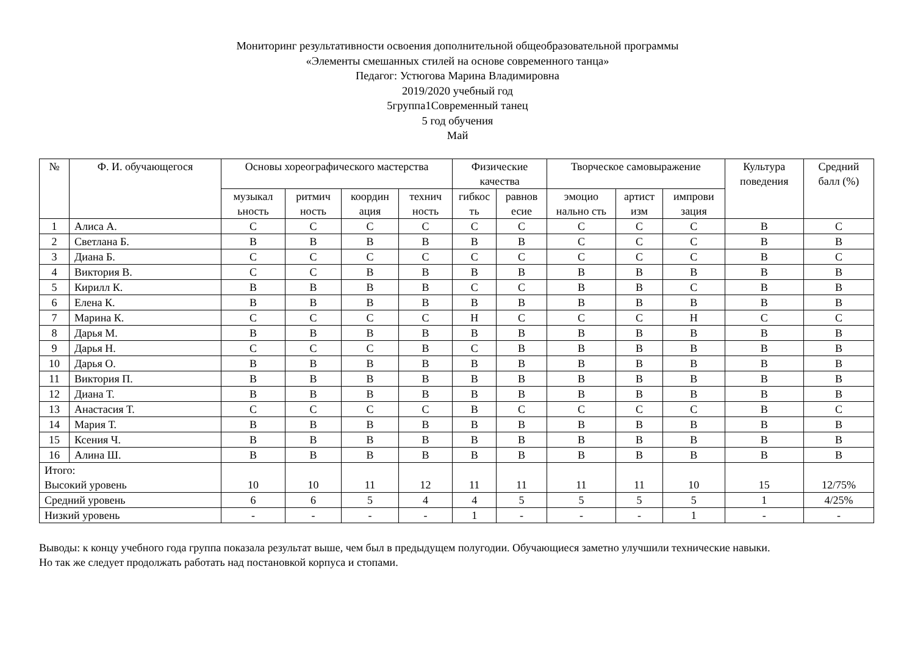Мониторинг результативности освоения дополнительной общеобразовательной программы
«Элементы смешанных стилей на основе современного танца»
Педагог: Устюгова Марина Владимировна
2019/2020 учебный год
5группа1Современный танец
5 год обучения
Май
| № | Ф. И. обучающегося | Основы хореографического мастерства | | | | Физические качества | | Творческое самовыражение | | | Культура поведения | Средний балл (%) |
| --- | --- | --- | --- | --- | --- | --- | --- | --- | --- | --- | --- | --- |
| | | музыкал ьность | ритмич ность | координ ация | технич ность | гибкос ть | равнов есие | эмоцио нально сть | артист изм | импрови зация | | |
| 1 | Алиса А. | С | С | С | С | С | С | С | С | С | В | С |
| 2 | Светлана Б. | В | В | В | В | В | В | С | С | С | В | В |
| 3 | Диана Б. | С | С | С | С | С | С | С | С | С | В | С |
| 4 | Виктория В. | С | С | В | В | В | В | В | В | В | В | В |
| 5 | Кирилл К. | В | В | В | В | С | С | В | В | С | В | В |
| 6 | Елена К. | В | В | В | В | В | В | В | В | В | В | В |
| 7 | Марина К. | С | С | С | С | Н | С | С | С | Н | С | С |
| 8 | Дарья М. | В | В | В | В | В | В | В | В | В | В | В |
| 9 | Дарья Н. | С | С | С | В | С | В | В | В | В | В | В |
| 10 | Дарья О. | В | В | В | В | В | В | В | В | В | В | В |
| 11 | Виктория П. | В | В | В | В | В | В | В | В | В | В | В |
| 12 | Диана Т. | В | В | В | В | В | В | В | В | В | В | В |
| 13 | Анастасия Т. | С | С | С | С | В | С | С | С | С | В | С |
| 14 | Мария Т. | В | В | В | В | В | В | В | В | В | В | В |
| 15 | Ксения Ч. | В | В | В | В | В | В | В | В | В | В | В |
| 16 | Алина Ш. | В | В | В | В | В | В | В | В | В | В | В |
| Итого: Высокий уровень | | 10 | 10 | 11 | 12 | 11 | 11 | 11 | 11 | 10 | 15 | 12/75% |
| Средний уровень | | 6 | 6 | 5 | 4 | 4 | 5 | 5 | 5 | 5 | 1 | 4/25% |
| Низкий уровень | | - | - | - | - | 1 | - | - | - | 1 | - | - |
Выводы: к концу учебного года группа показала результат выше, чем был в предыдущем полугодии. Обучающиеся заметно улучшили технические навыки.
Но так же следует продолжать работать над постановкой корпуса и стопами.